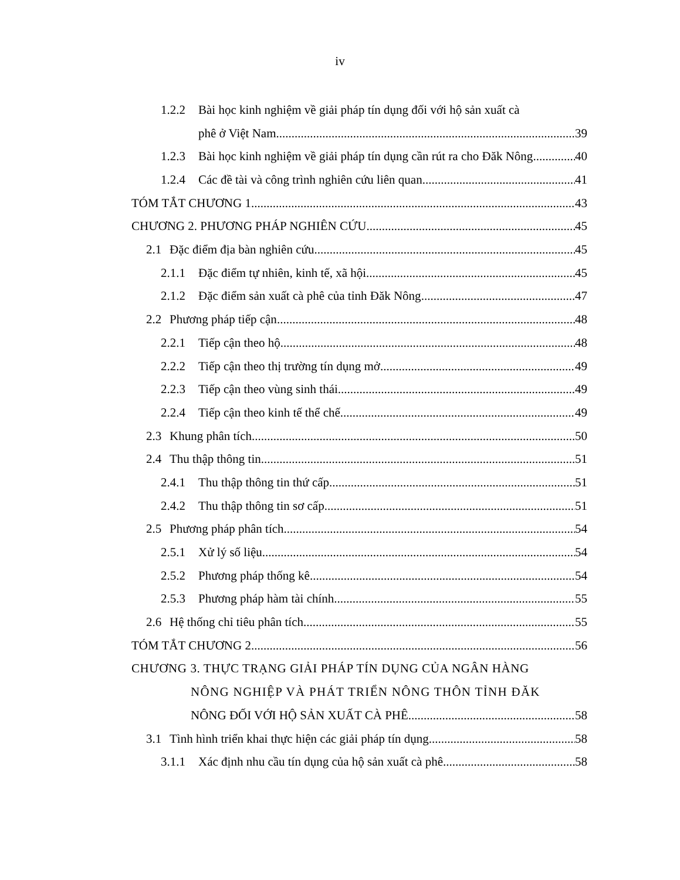iv
1.2.2 Bài học kinh nghiệm về giải pháp tín dụng đối với hộ sản xuất cà
phê ở Việt Nam 39
1.2.3 Bài học kinh nghiệm về giải pháp tín dụng cần rút ra cho Đăk Nông 40
1.2.4 Các đề tài và công trình nghiên cứu liên quan 41
TÓM TẮT CHƯƠNG 1 43
CHƯƠNG 2. PHƯƠNG PHÁP NGHIÊN CỨU 45
2.1 Đặc điểm địa bàn nghiên cứu 45
2.1.1 Đặc điểm tự nhiên, kinh tế, xã hội 45
2.1.2 Đặc điểm sản xuất cà phê của tỉnh Đăk Nông 47
2.2 Phương pháp tiếp cận 48
2.2.1 Tiếp cận theo hộ 48
2.2.2 Tiếp cận theo thị trường tín dụng mở 49
2.2.3 Tiếp cận theo vùng sinh thái 49
2.2.4 Tiếp cận theo kinh tế thể chế 49
2.3 Khung phân tích 50
2.4 Thu thập thông tin 51
2.4.1 Thu thập thông tin thứ cấp 51
2.4.2 Thu thập thông tin sơ cấp 51
2.5 Phương pháp phân tích 54
2.5.1 Xử lý số liệu 54
2.5.2 Phương pháp thống kê 54
2.5.3 Phương pháp hàm tài chính 55
2.6 Hệ thống chỉ tiêu phân tích 55
TÓM TẮT CHƯƠNG 2 56
CHƯƠNG 3. THỰC TRẠNG GIẢI PHÁP TÍN DỤNG CỦA NGÂN HÀNG
NÔNG NGHIỆP VÀ PHÁT TRIỂN NÔNG THÔN TỈNH ĐĂK
NÔNG ĐỐI VỚI HỘ SẢN XUẤT CÀ PHÊ 58
3.1 Tình hình triển khai thực hiện các giải pháp tín dụng 58
3.1.1 Xác định nhu cầu tín dụng của hộ sản xuất cà phê 58